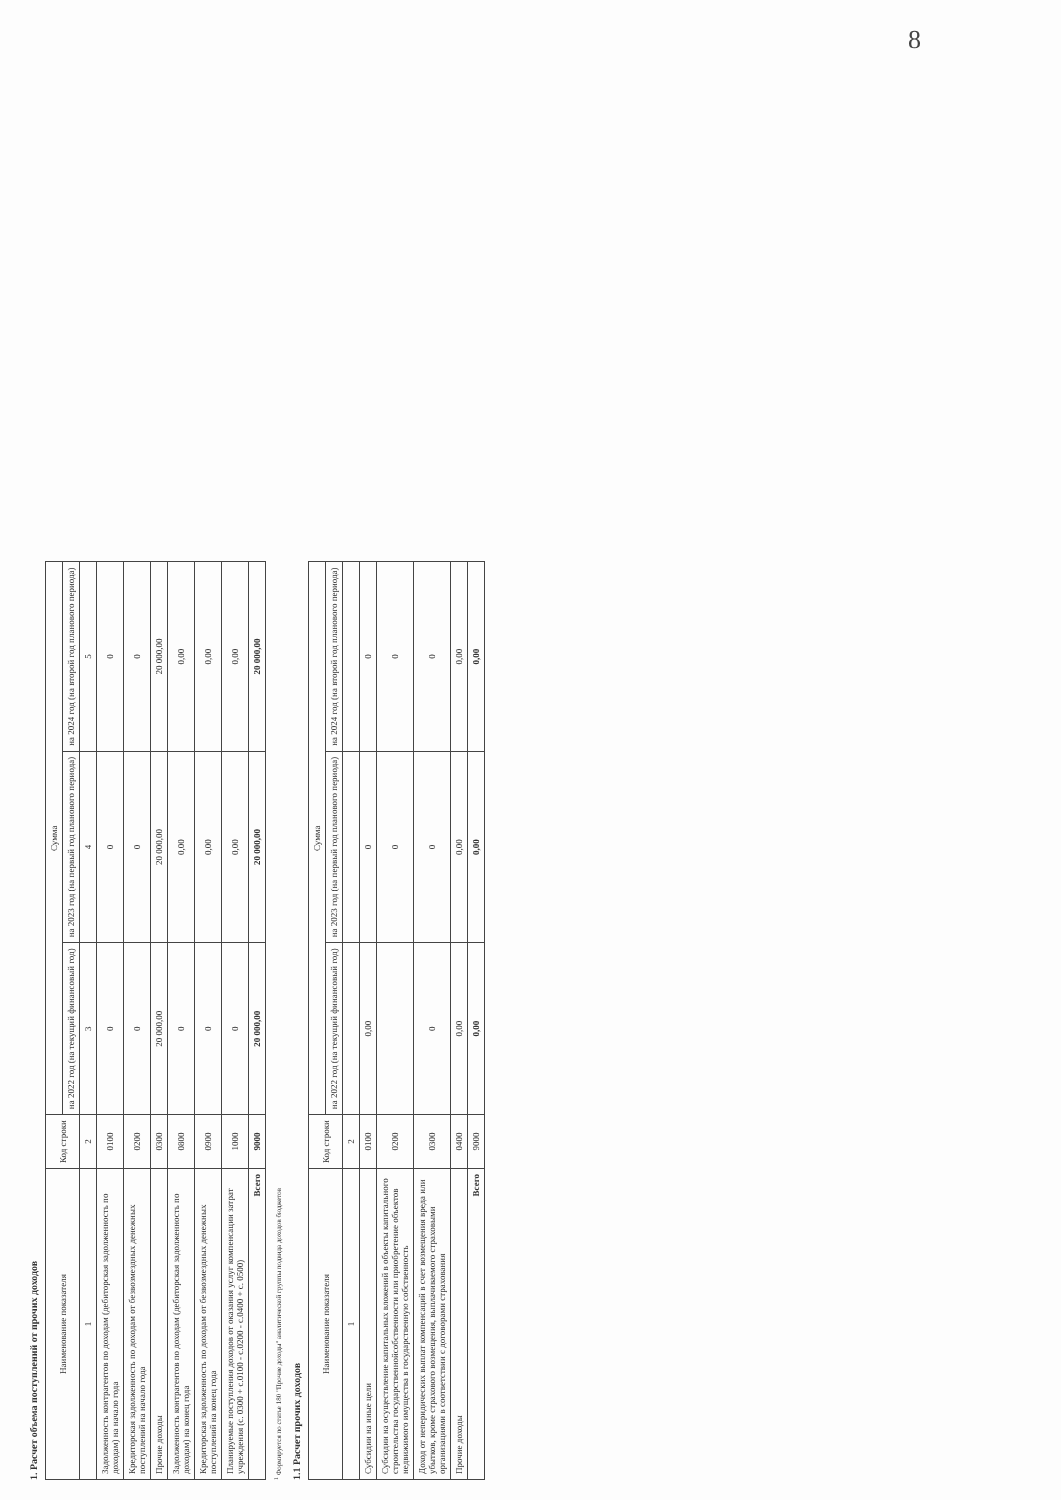8
1. Расчет объема поступлений от прочих доходов
| Наименование показателя | Код строки | Сумма | | |
| --- | --- | --- | --- | --- |
| | | на 2022 год (на текущий финансовый год) | на 2023 год (на первый год планового периода) | на 2024 год (на второй год планового периода) |
| 1 | 2 | 3 | 4 | 5 |
| Задолженность контрагентов по доходам (дебиторская задолженность по доходам) на начало года | 0100 | 0 | 0 | 0 |
| Кредиторская задолженность по доходам от безвозмездных денежных поступлений на начало года | 0200 | 0 | 0 | 0 |
| Прочие доходы | 0300 | 20 000,00 | 20 000,00 | 20 000,00 |
| Задолженность контрагентов по доходам (дебиторская задолженность по доходам) на конец года | 0800 | 0 | 0,00 | 0,00 |
| Кредиторская задолженность по доходам от безвозмездных денежных поступлений на конец года | 0900 | 0 | 0,00 | 0,00 |
| Планируемые поступления доходов от оказания услуг компенсации затрат учреждения (с. 0300 + с.0100 - с.0200 - с.0400 + с. 0500) | 1000 | 0 | 0,00 | 0,00 |
| Всего | 9000 | 20 000,00 | 20 000,00 | 20 000,00 |
<sup>1</sup> Формируется по статье 180 "Прочие доходы" аналитической группы подвида доходов бюджетов
1.1 Расчет прочих доходов
| Наименование показателя | Код строки | Сумма | | |
| --- | --- | --- | --- | --- |
| | | на 2022 год (на текущий финансовый год) | на 2023 год (на первый год планового периода) | на 2024 год (на второй год планового периода) |
| 1 | 2 | | | |
| Субсидии на иные цели | 0100 | 0,00 | 0 | 0 |
| Субсидии на осуществление капитальных вложений в объекты капитального строительства государственнойсобственности или приобретение объектов недвижимого имущества в государственную собственность | 0200 | | 0 | 0 |
| Доход от неперидических выплат компенсаций в счет возмещения вреда или убытков, кроме страхового возмещения, выплачиваемого страховыми организациями в соответствии с договорами страхования | 0300 | 0 | 0 | 0 |
| Прочие доходы | 0400 | 0,00 | 0,00 | 0,00 |
| Всего | 9000 | 0,00 | 0,00 | 0,00 |